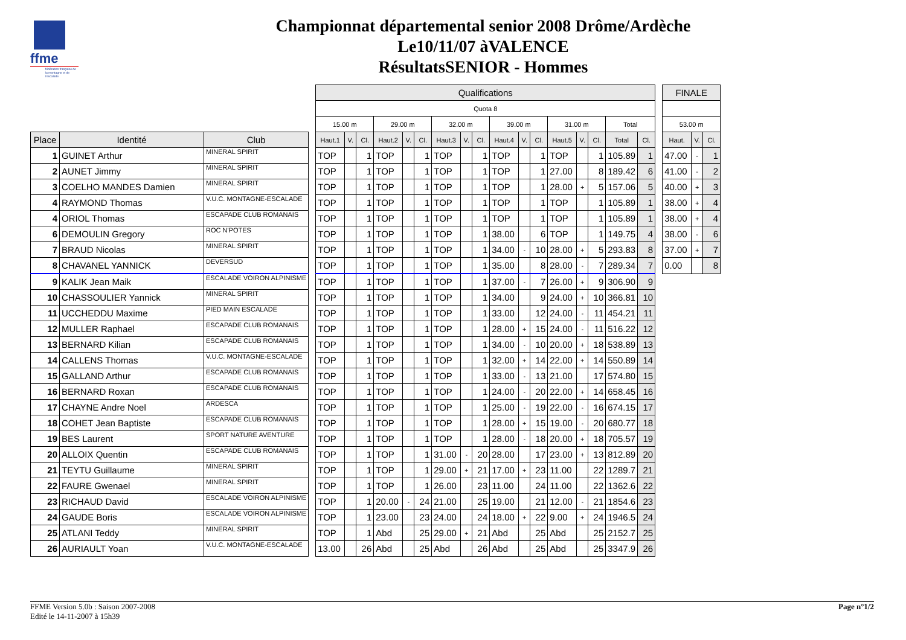ffme
fédération française de la montagne et de l'escalade
Championnat départemental senior 2008 Drôme/Ardèche
Le10/11/07 àVALENCE
RésultatsSENIOR - Hommes
| | | | | Qualifications | | | | | | | | | | | | | | | | | | FINALE | | |
| | | | | Quota 8 | | | | | | | | | | | | | | | | | | | | |
| | | | | 15.00 m | | | 29.00 m | | | 32.00 m | | | 39.00 m | | | 31.00 m | | | Total | | | 53.00 m | | |
| Place | Identité | Club | | Haut.1 | V. | Cl. | Haut.2 | V. | Cl. | Haut.3 | V. | Cl. | Haut.4 | V. | Cl. | Haut.5 | V. | Cl. | Total | Cl. | | Haut. | V. | Cl. |
| 1 | GUINET Arthur | MINERAL SPIRIT | | TOP | | 1 | TOP | | 1 | TOP | | 1 | TOP | | 1 | TOP | | 1 | 105.89 | 1 | | 47.00 | - | 1 |
| 2 | AUNET Jimmy | MINERAL SPIRIT | | TOP | | 1 | TOP | | 1 | TOP | | 1 | TOP | | 1 | 27.00 | | 8 | 189.42 | 6 | | 41.00 | - | 2 |
| 3 | COELHO MANDES Damien | MINERAL SPIRIT | | TOP | | 1 | TOP | | 1 | TOP | | 1 | TOP | | 1 | 28.00 | + | 5 | 157.06 | 5 | | 40.00 | + | 3 |
| 4 | RAYMOND Thomas | V.U.C. MONTAGNE-ESCALADE | | TOP | | 1 | TOP | | 1 | TOP | | 1 | TOP | | 1 | TOP | | 1 | 105.89 | 1 | | 38.00 | + | 4 |
| 4 | ORIOL Thomas | ESCAPADE CLUB ROMANAIS | | TOP | | 1 | TOP | | 1 | TOP | | 1 | TOP | | 1 | TOP | | 1 | 105.89 | 1 | | 38.00 | + | 4 |
| 6 | DEMOULIN Gregory | ROC N'POTES | | TOP | | 1 | TOP | | 1 | TOP | | 1 | 38.00 | | 6 | TOP | | 1 | 149.75 | 4 | | 38.00 | - | 6 |
| 7 | BRAUD Nicolas | MINERAL SPIRIT | | TOP | | 1 | TOP | | 1 | TOP | | 1 | 34.00 | - | 10 | 28.00 | + | 5 | 293.83 | 8 | | 37.00 | + | 7 |
| 8 | CHAVANEL YANNICK | DEVERSUD | | TOP | | 1 | TOP | | 1 | TOP | | 1 | 35.00 | | 8 | 28.00 | - | 7 | 289.34 | 7 | | 0.00 | | 8 |
| 9 | KALIK Jean Maik | ESCALADE VOIRON ALPINISME | | TOP | | 1 | TOP | | 1 | TOP | | 1 | 37.00 | - | 7 | 26.00 | + | 9 | 306.90 | 9 | | | | |
| 10 | CHASSOULIER Yannick | MINERAL SPIRIT | | TOP | | 1 | TOP | | 1 | TOP | | 1 | 34.00 | | 9 | 24.00 | + | 10 | 366.81 | 10 | | | | |
| 11 | UCCHEDDU Maxime | PIED MAIN ESCALADE | | TOP | | 1 | TOP | | 1 | TOP | | 1 | 33.00 | | 12 | 24.00 | - | 11 | 454.21 | 11 | | | | |
| 12 | MULLER Raphael | ESCAPADE CLUB ROMANAIS | | TOP | | 1 | TOP | | 1 | TOP | | 1 | 28.00 | + | 15 | 24.00 | - | 11 | 516.22 | 12 | | | | |
| 13 | BERNARD Kilian | ESCAPADE CLUB ROMANAIS | | TOP | | 1 | TOP | | 1 | TOP | | 1 | 34.00 | - | 10 | 20.00 | + | 18 | 538.89 | 13 | | | | |
| 14 | CALLENS Thomas | V.U.C. MONTAGNE-ESCALADE | | TOP | | 1 | TOP | | 1 | TOP | | 1 | 32.00 | + | 14 | 22.00 | + | 14 | 550.89 | 14 | | | | |
| 15 | GALLAND Arthur | ESCAPADE CLUB ROMANAIS | | TOP | | 1 | TOP | | 1 | TOP | | 1 | 33.00 | - | 13 | 21.00 | | 17 | 574.80 | 15 | | | | |
| 16 | BERNARD Roxan | ESCAPADE CLUB ROMANAIS | | TOP | | 1 | TOP | | 1 | TOP | | 1 | 24.00 | - | 20 | 22.00 | + | 14 | 658.45 | 16 | | | | |
| 17 | CHAYNE Andre Noel | ARDESCA | | TOP | | 1 | TOP | | 1 | TOP | | 1 | 25.00 | - | 19 | 22.00 | - | 16 | 674.15 | 17 | | | | |
| 18 | COHET Jean Baptiste | ESCAPADE CLUB ROMANAIS | | TOP | | 1 | TOP | | 1 | TOP | | 1 | 28.00 | + | 15 | 19.00 | - | 20 | 680.77 | 18 | | | | |
| 19 | BES Laurent | SPORT NATURE AVENTURE | | TOP | | 1 | TOP | | 1 | TOP | | 1 | 28.00 | - | 18 | 20.00 | + | 18 | 705.57 | 19 | | | | |
| 20 | ALLOIX Quentin | ESCAPADE CLUB ROMANAIS | | TOP | | 1 | TOP | | 1 | 31.00 | - | 20 | 28.00 | | 17 | 23.00 | + | 13 | 812.89 | 20 | | | | |
| 21 | TEYTU Guillaume | MINERAL SPIRIT | | TOP | | 1 | TOP | | 1 | 29.00 | + | 21 | 17.00 | + | 23 | 11.00 | | 22 | 1289.7 | 21 | | | | |
| 22 | FAURE Gwenael | MINERAL SPIRIT | | TOP | | 1 | TOP | | 1 | 26.00 | | 23 | 11.00 | | 24 | 11.00 | | 22 | 1362.6 | 22 | | | | |
| 23 | RICHAUD David | ESCALADE VOIRON ALPINISME | | TOP | | 1 | 20.00 | - | 24 | 21.00 | | 25 | 19.00 | | 21 | 12.00 | - | 21 | 1854.6 | 23 | | | | |
| 24 | GAUDE Boris | ESCALADE VOIRON ALPINISME | | TOP | | 1 | 23.00 | | 23 | 24.00 | | 24 | 18.00 | + | 22 | 9.00 | + | 24 | 1946.5 | 24 | | | | |
| 25 | ATLANI Teddy | MINERAL SPIRIT | | TOP | | 1 | Abd | | 25 | 29.00 | + | 21 | Abd | | 25 | Abd | | 25 | 2152.7 | 25 | | | | |
| 26 | AURIAULT Yoan | V.U.C. MONTAGNE-ESCALADE | | 13.00 | | 26 | Abd | | 25 | Abd | | 26 | Abd | | 25 | Abd | | 25 | 3347.9 | 26 | | | | |
FFME Version 5.0b : Saison 2007-2008
Edité le 14-11-2007 à 15h39
Page n°1/2